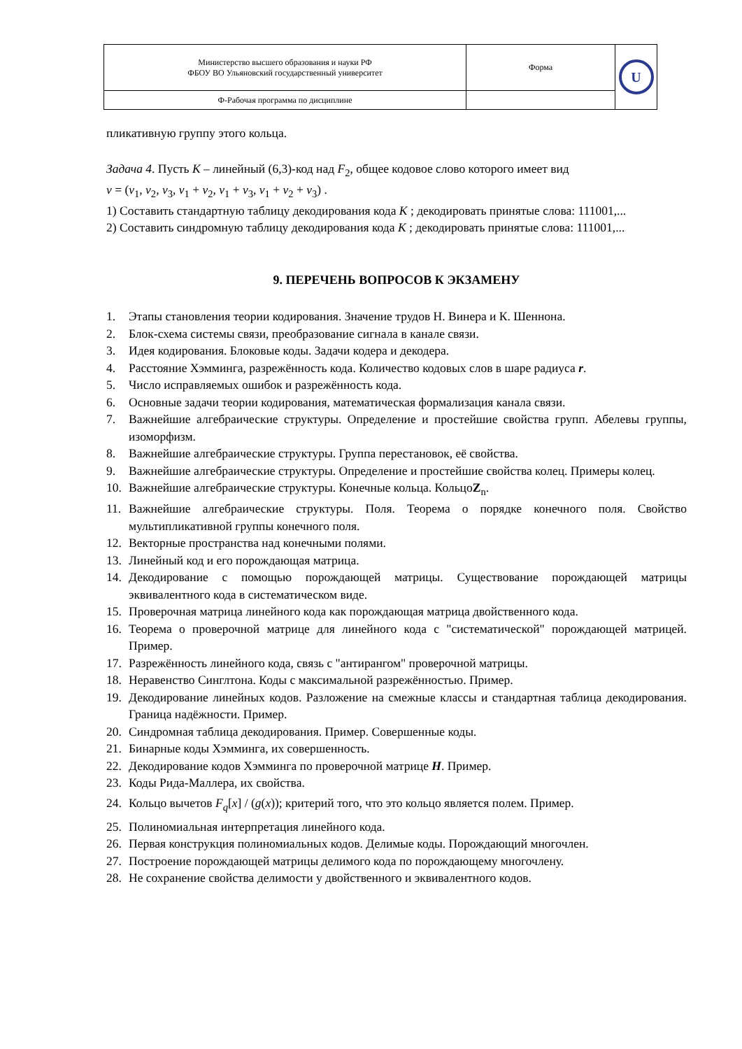| Министерство высшего образования и науки РФ ФБОУ ВО Ульяновский государственный университет | Форма | U |
| Ф-Рабочая программа по дисциплине | | |
пликативную группу этого кольца.
Задача 4. Пусть K – линейный (6,3)-код над F<sub>2</sub>, общее кодовое слово которого имеет вид
v = (v<sub>1</sub>, v<sub>2</sub>, v<sub>3</sub>, v<sub>1</sub> + v<sub>2</sub>, v<sub>1</sub> + v<sub>3</sub>, v<sub>1</sub> + v<sub>2</sub> + v<sub>3</sub>) .
1) Составить стандартную таблицу декодирования кода K ; декодировать принятые слова: 111001,...
2) Составить синдромную таблицу декодирования кода K ; декодировать принятые слова: 111001,...
9. ПЕРЕЧЕНЬ ВОПРОСОВ К ЭКЗАМЕНУ
1. Этапы становления теории кодирования. Значение трудов Н. Винера и К. Шеннона.
2. Блок-схема системы связи, преобразование сигнала в канале связи.
3. Идея кодирования. Блоковые коды. Задачи кодера и декодера.
4. Расстояние Хэмминга, разрежённость кода. Количество кодовых слов в шаре радиуса r.
5. Число исправляемых ошибок и разрежённость кода.
6. Основные задачи теории кодирования, математическая формализация канала связи.
7. Важнейшие алгебраические структуры. Определение и простейшие свойства групп. Абелевы группы, изоморфизм.
8. Важнейшие алгебраические структуры. Группа перестановок, её свойства.
9. Важнейшие алгебраические структуры. Определение и простейшие свойства колец. Примеры колец.
10. Важнейшие алгебраические структуры. Конечные кольца. КольцоZ<sub>n</sub>.
11. Важнейшие алгебраические структуры. Поля. Теорема о порядке конечного поля. Свойство мультипликативной группы конечного поля.
12. Векторные пространства над конечными полями.
13. Линейный код и его порождающая матрица.
14. Декодирование с помощью порождающей матрицы. Существование порождающей матрицы эквивалентного кода в систематическом виде.
15. Проверочная матрица линейного кода как порождающая матрица двойственного кода.
16. Теорема о проверочной матрице для линейного кода с "систематической" порождающей матрицей. Пример.
17. Разрежённость линейного кода, связь с "антирангом" проверочной матрицы.
18. Неравенство Синглтона. Коды с максимальной разрежённостью. Пример.
19. Декодирование линейных кодов. Разложение на смежные классы и стандартная таблица декодирования. Граница надёжности. Пример.
20. Синдромная таблица декодирования. Пример. Совершенные коды.
21. Бинарные коды Хэмминга, их совершенность.
22. Декодирование кодов Хэмминга по проверочной матрице H. Пример.
23. Коды Рида-Маллера, их свойства.
24. Кольцо вычетов F<sub>q</sub>[x] / (g(x)); критерий того, что это кольцо является полем. Пример.
25. Полиномиальная интерпретация линейного кода.
26. Первая конструкция полиномиальных кодов. Делимые коды. Порождающий многочлен.
27. Построение порождающей матрицы делимого кода по порождающему многочлену.
28. Не сохранение свойства делимости у двойственного и эквивалентного кодов.